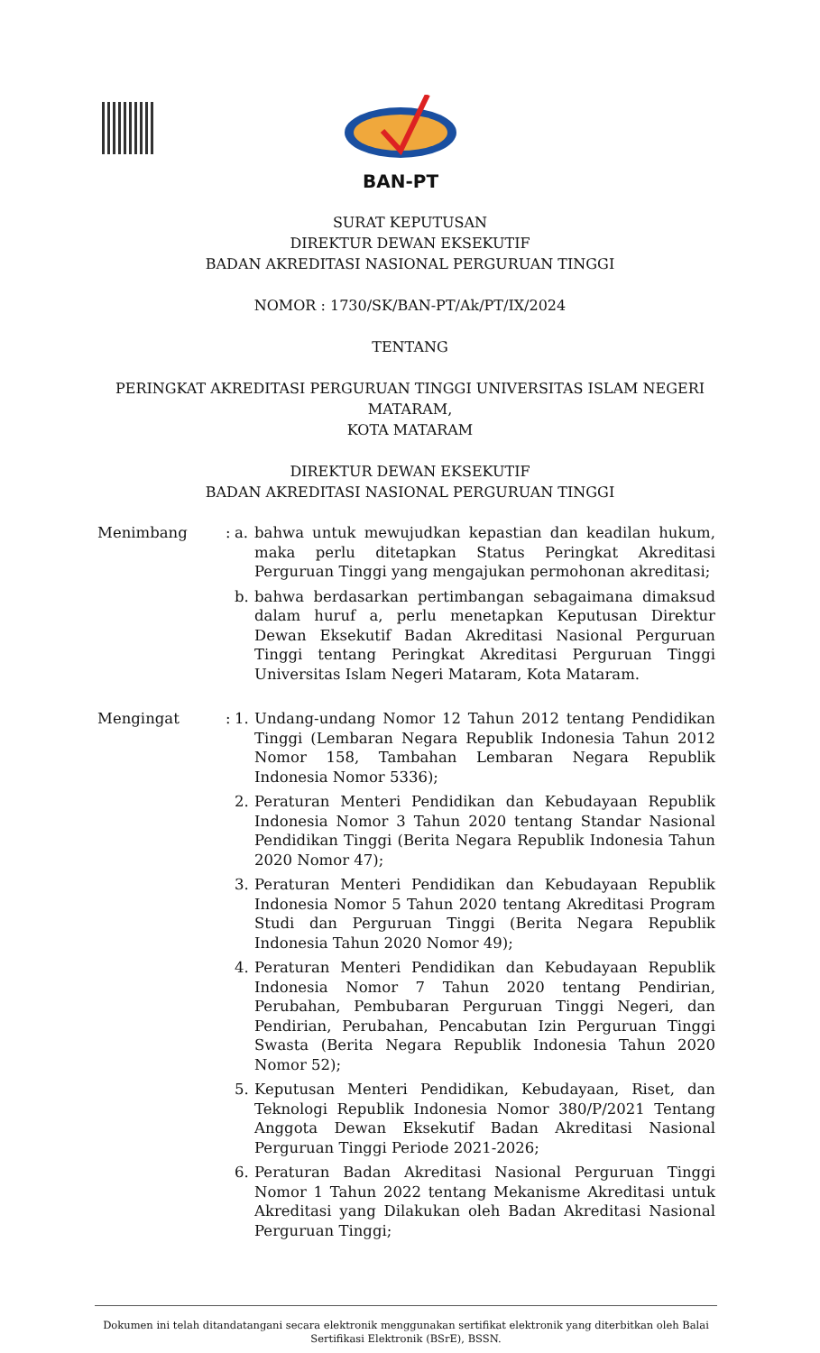BAN-PT
SURAT KEPUTUSAN
DIREKTUR DEWAN EKSEKUTIF
BADAN AKREDITASI NASIONAL PERGURUAN TINGGI
NOMOR : 1730/SK/BAN-PT/Ak/PT/IX/2024
TENTANG
PERINGKAT AKREDITASI PERGURUAN TINGGI UNIVERSITAS ISLAM NEGERI
MATARAM,
KOTA MATARAM
DIREKTUR DEWAN EKSEKUTIF
BADAN AKREDITASI NASIONAL PERGURUAN TINGGI
| Menimbang | : | a. | bahwa untuk mewujudkan kepastian dan keadilan hukum, maka perlu ditetapkan Status Peringkat Akreditasi Perguruan Tinggi yang mengajukan permohonan akreditasi; |
| | | b. | bahwa berdasarkan pertimbangan sebagaimana dimaksud dalam huruf a, perlu menetapkan Keputusan Direktur Dewan Eksekutif Badan Akreditasi Nasional Perguruan Tinggi tentang Peringkat Akreditasi Perguruan Tinggi Universitas Islam Negeri Mataram, Kota Mataram. |
| Mengingat | : | 1. | Undang-undang Nomor 12 Tahun 2012 tentang Pendidikan Tinggi (Lembaran Negara Republik Indonesia Tahun 2012 Nomor 158, Tambahan Lembaran Negara Republik Indonesia Nomor 5336); |
| | | 2. | Peraturan Menteri Pendidikan dan Kebudayaan Republik Indonesia Nomor 3 Tahun 2020 tentang Standar Nasional Pendidikan Tinggi (Berita Negara Republik Indonesia Tahun 2020 Nomor 47); |
| | | 3. | Peraturan Menteri Pendidikan dan Kebudayaan Republik Indonesia Nomor 5 Tahun 2020 tentang Akreditasi Program Studi dan Perguruan Tinggi (Berita Negara Republik Indonesia Tahun 2020 Nomor 49); |
| | | 4. | Peraturan Menteri Pendidikan dan Kebudayaan Republik Indonesia Nomor 7 Tahun 2020 tentang Pendirian, Perubahan, Pembubaran Perguruan Tinggi Negeri, dan Pendirian, Perubahan, Pencabutan Izin Perguruan Tinggi Swasta (Berita Negara Republik Indonesia Tahun 2020 Nomor 52); |
| | | 5. | Keputusan Menteri Pendidikan, Kebudayaan, Riset, dan Teknologi Republik Indonesia Nomor 380/P/2021 Tentang Anggota Dewan Eksekutif Badan Akreditasi Nasional Perguruan Tinggi Periode 2021-2026; |
| | | 6. | Peraturan Badan Akreditasi Nasional Perguruan Tinggi Nomor 1 Tahun 2022 tentang Mekanisme Akreditasi untuk Akreditasi yang Dilakukan oleh Badan Akreditasi Nasional Perguruan Tinggi; |
Dokumen ini telah ditandatangani secara elektronik menggunakan sertifikat elektronik yang diterbitkan oleh Balai Sertifikasi Elektronik (BSrE), BSSN.